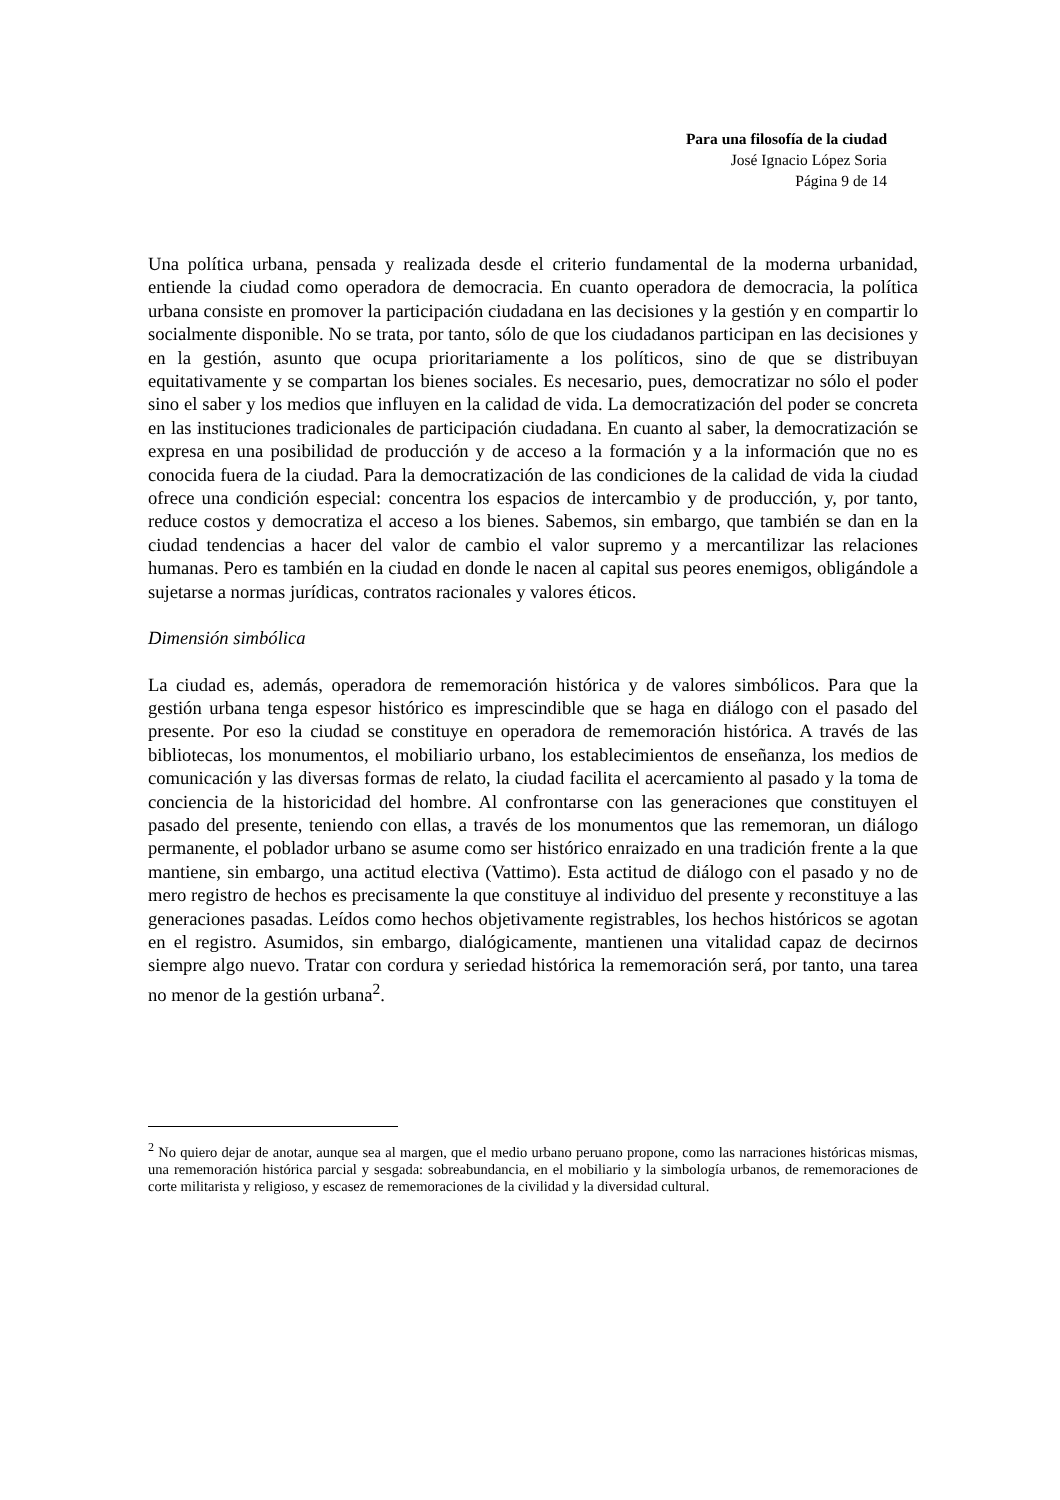Para una filosofía de la ciudad
José Ignacio López Soria
Página 9 de 14
Una política urbana, pensada y realizada desde el criterio fundamental de la moderna urbanidad, entiende la ciudad como operadora de democracia. En cuanto operadora de democracia, la política urbana consiste en promover la participación ciudadana en las decisiones y la gestión y en compartir lo socialmente disponible. No se trata, por tanto, sólo de que los ciudadanos participan en las decisiones y en la gestión, asunto que ocupa prioritariamente a los políticos, sino de que se distribuyan equitativamente y se compartan los bienes sociales. Es necesario, pues, democratizar no sólo el poder sino el saber y los medios que influyen en la calidad de vida. La democratización del poder se concreta en las instituciones tradicionales de participación ciudadana. En cuanto al saber, la democratización se expresa en una posibilidad de producción y de acceso a la formación y a la información que no es conocida fuera de la ciudad. Para la democratización de las condiciones de la calidad de vida la ciudad ofrece una condición especial: concentra los espacios de intercambio y de producción, y, por tanto, reduce costos y democratiza el acceso a los bienes. Sabemos, sin embargo, que también se dan en la ciudad tendencias a hacer del valor de cambio el valor supremo y a mercantilizar las relaciones humanas. Pero es también en la ciudad en donde le nacen al capital sus peores enemigos, obligándole a sujetarse a normas jurídicas, contratos racionales y valores éticos.
Dimensión simbólica
La ciudad es, además, operadora de rememoración histórica y de valores simbólicos. Para que la gestión urbana tenga espesor histórico es imprescindible que se haga en diálogo con el pasado del presente. Por eso la ciudad se constituye en operadora de rememoración histórica. A través de las bibliotecas, los monumentos, el mobiliario urbano, los establecimientos de enseñanza, los medios de comunicación y las diversas formas de relato, la ciudad facilita el acercamiento al pasado y la toma de conciencia de la historicidad del hombre. Al confrontarse con las generaciones que constituyen el pasado del presente, teniendo con ellas, a través de los monumentos que las rememoran, un diálogo permanente, el poblador urbano se asume como ser histórico enraizado en una tradición frente a la que mantiene, sin embargo, una actitud electiva (Vattimo). Esta actitud de diálogo con el pasado y no de mero registro de hechos es precisamente la que constituye al individuo del presente y reconstituye a las generaciones pasadas. Leídos como hechos objetivamente registrables, los hechos históricos se agotan en el registro. Asumidos, sin embargo, dialógicamente, mantienen una vitalidad capaz de decirnos siempre algo nuevo. Tratar con cordura y seriedad histórica la rememoración será, por tanto, una tarea no menor de la gestión urbana<sup>2</sup>.
<sup>2</sup> No quiero dejar de anotar, aunque sea al margen, que el medio urbano peruano propone, como las narraciones históricas mismas, una rememoración histórica parcial y sesgada: sobreabundancia, en el mobiliario y la simbología urbanos, de rememoraciones de corte militarista y religioso, y escasez de rememoraciones de la civilidad y la diversidad cultural.